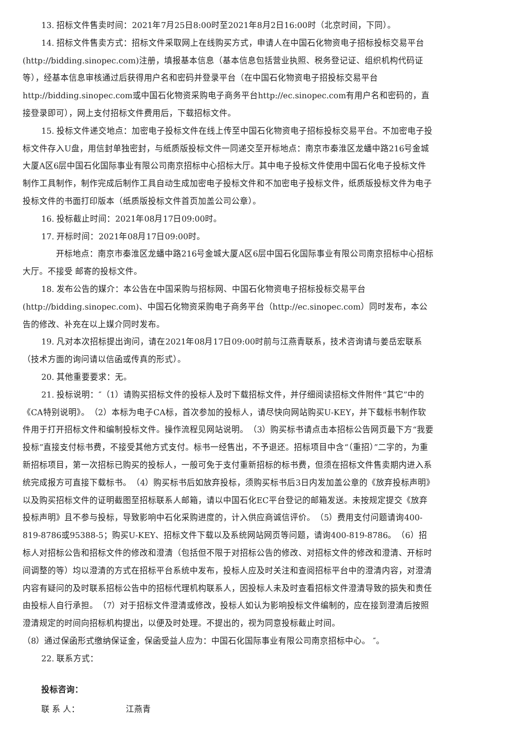13. 招标文件售卖时间：2021年7月25日8:00时至2021年8月2日16:00时（北京时间，下同）。
14. 招标文件售卖方式：招标文件采取网上在线购买方式，申请人在中国石化物资电子招标投标交易平台(http://bidding.sinopec.com)注册，填报基本信息（基本信息包括营业执照、税务登记证、组织机构代码证等），经基本信息审核通过后获得用户名和密码并登录平台（在中国石化物资电子招投标交易平台http://bidding.sinopec.com或中国石化物资采购电子商务平台http://ec.sinopec.com有用户名和密码的，直接登录即可），网上支付招标文件费用后，下载招标文件。
15. 投标文件递交地点：加密电子投标文件在线上传至中国石化物资电子招标投标交易平台。不加密电子投标文件存入U盘，用信封单独密封，与纸质版投标文件一同递交至开标地点：南京市秦淮区龙蟠中路216号金城大厦A区6层中国石化国际事业有限公司南京招标中心招标大厅。其中电子投标文件使用中国石化电子投标文件制作工具制作，制作完成后制作工具自动生成加密电子投标文件和不加密电子投标文件，纸质版投标文件为电子投标文件的书面打印版本（纸质版投标文件首页加盖公司公章）。
16. 投标截止时间：2021年08月17日09:00时。
17. 开标时间：2021年08月17日09:00时。
开标地点：南京市秦淮区龙蟠中路216号金城大厦A区6层中国石化国际事业有限公司南京招标中心招标大厅。不接受 邮寄的投标文件。
18. 发布公告的媒介：本公告在中国采购与招标网、中国石化物资电子招标投标交易平台(http://bidding.sinopec.com)、中国石化物资采购电子商务平台（http://ec.sinopec.com）同时发布，本公告的修改、补充在以上媒介同时发布。
19. 凡对本次招标提出询问，请在2021年08月17日09:00时前与江燕青联系，技术咨询请与姜岳宏联系（技术方面的询问请以信函或传真的形式）。
20. 其他重要要求：无。
21. 投标说明：″（1）请购买招标文件的投标人及时下载招标文件，并仔细阅读招标文件附件“其它”中的《CA特别说明》。　（2）本标为电子CA标，首次参加的投标人，请尽快向网站购买U-KEY，并下载标书制作软件用于打开招标文件和编制投标文件。操作流程见网站说明。　（3）购买标书请点击本招标公告网页最下方“我要投标”直接支付标书费，不接受其他方式支付。标书一经售出，不予退还。招标项目中含“（重招）”二字的，为重新招标项目，第一次招标已购买的投标人，一般可免于支付重新招标的标书费，但须在招标文件售卖期内进入系统完成报方可直接下载标书。　（4）购买标书后如放弃投标，须购买标书后3日内发加盖公章的《放弃投标声明》以及购买招标文件的证明截图至招标联系人邮箱，请以中国石化EC平台登记的邮箱发送。未按规定提交《放弃投标声明》且不参与投标，导致影响中石化采购进度的，计入供应商诚信评价。　（5）费用支付问题请询400-819-8786或95388-5；购买U-KEY、招标文件下载以及系统网站网页等问题，请询400-819-8786。　（6）招标人对招标公告和招标文件的修改和澄清（包括但不限于对招标公告的修改、对招标文件的修改和澄清、开标时间调整的等）均以澄清的方式在招标平台系统中发布，投标人应及时关注和查阅招标平台中的澄清内容，对澄清内容有疑问的及时联系招标公告中的招标代理机构联系人，因投标人未及时查看招标文件澄清导致的损失和责任由投标人自行承担。　（7）对于招标文件澄清或修改，投标人如认为影响投标文件编制的，应在接到澄清后按照澄清规定的时间向招标机构提出，以便及时处理。不提出的，视为同意投标截止时间。
（8）通过保函形式缴纳保证金，保函受益人应为：中国石化国际事业有限公司南京招标中心。 ″。
22. 联系方式：
投标咨询：
联 系 人：　　　　　　江燕青